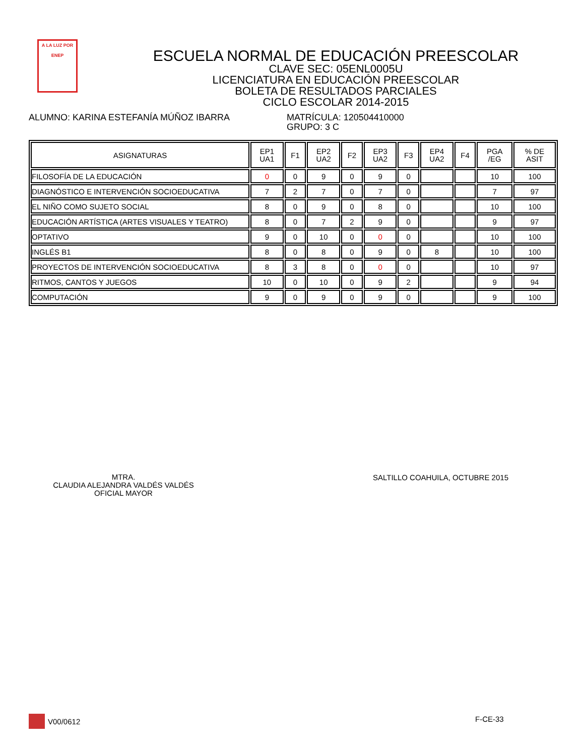A LA LUZ POR
ENEP
ESCUELA NORMAL DE EDUCACIÓN PREESCOLAR
CLAVE SEC: 05ENL0005U
LICENCIATURA EN EDUCACIÓN PREESCOLAR
BOLETA DE RESULTADOS PARCIALES
CICLO ESCOLAR 2014-2015
ALUMNO: KARINA ESTEFANÍA MÚÑOZ IBARRA MATRÍCULA: 120504410000
GRUPO: 3 C
| ASIGNATURAS | EP1 UA1 | F1 | EP2 UA2 | F2 | EP3 UA2 | F3 | EP4 UA2 | F4 | PGA /EG | % DE ASIT |
| --- | --- | --- | --- | --- | --- | --- | --- | --- | --- | --- |
| FILOSOFÍA DE LA EDUCACIÓN | 0 | 0 | 9 | 0 | 9 | 0 | | | 10 | 100 |
| DIAGNÓSTICO E INTERVENCIÓN SOCIOEDUCATIVA | 7 | 2 | 7 | 0 | 7 | 0 | | | 7 | 97 |
| EL NIÑO COMO SUJETO SOCIAL | 8 | 0 | 9 | 0 | 8 | 0 | | | 10 | 100 |
| EDUCACIÓN ARTÍSTICA (ARTES VISUALES Y TEATRO) | 8 | 0 | 7 | 2 | 9 | 0 | | | 9 | 97 |
| OPTATIVO | 9 | 0 | 10 | 0 | 0 | 0 | | | 10 | 100 |
| INGLÉS B1 | 8 | 0 | 8 | 0 | 9 | 0 | 8 | | 10 | 100 |
| PROYECTOS DE INTERVENCIÓN SOCIOEDUCATIVA | 8 | 3 | 8 | 0 | 0 | 0 | | | 10 | 97 |
| RITMOS, CANTOS Y JUEGOS | 10 | 0 | 10 | 0 | 9 | 2 | | | 9 | 94 |
| COMPUTACIÓN | 9 | 0 | 9 | 0 | 9 | 0 | | | 9 | 100 |
MTRA.
CLAUDIA ALEJANDRA VALDÉS VALDÉS
OFICIAL MAYOR
SALTILLO COAHUILA, OCTUBRE 2015
V00/0612 F-CE-33